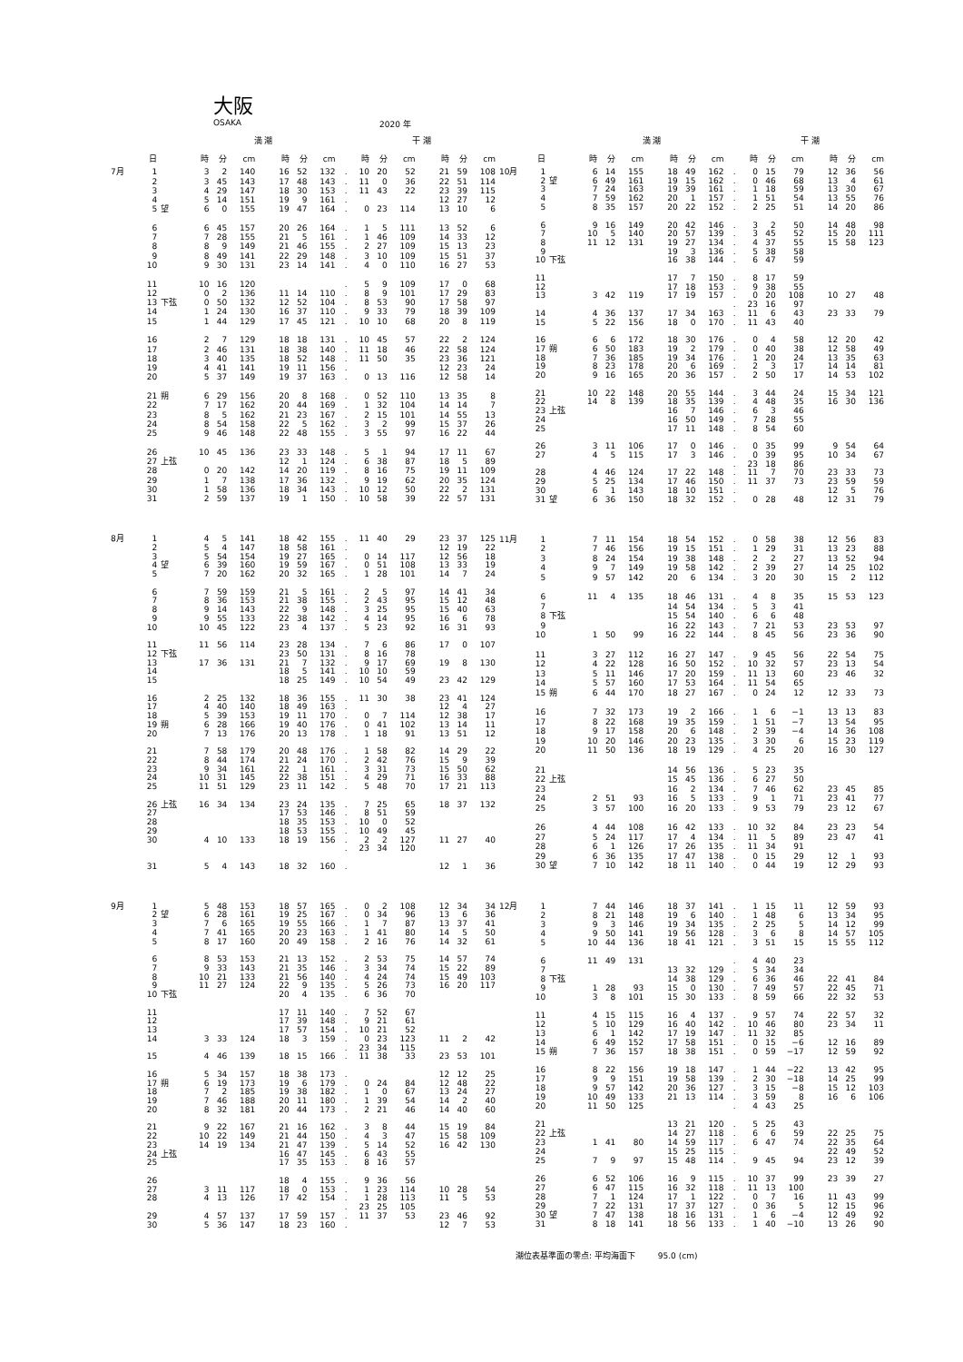大阪
OSAKA 2020 年
| | | | 満 潮 | | | | | | | 干 潮 | | | | | |
| --- | --- | --- | --- | --- | --- | --- | --- | --- | --- | --- | --- | --- | --- | --- | --- |
| | 日 | | 時 | 分 | cm | 時 | 分 | cm | | 時 | 分 | cm | 時 | 分 | cm |
| 7月 | 1 | | 3 | 2 | 140 | 16 | 52 | 132 | . | 10 | 20 | 52 | 21 | 59 | 108 |
| | 2 | | 3 | 45 | 143 | 17 | 48 | 143 | . | 11 | 0 | 36 | 22 | 51 | 114 |
| | 3 | | 4 | 29 | 147 | 18 | 30 | 153 | . | 11 | 43 | 22 | 23 | 39 | 115 |
| | 4 | | 5 | 14 | 151 | 19 | 9 | 161 | . | | | | 12 | 27 | 12 |
| | 5 | 望 | 6 | 0 | 155 | 19 | 47 | 164 | . | 0 | 23 | 114 | 13 | 10 | 6 |
| | 6 | | 6 | 45 | 157 | 20 | 26 | 164 | . | 1 | 5 | 111 | 13 | 52 | 6 |
| | 7 | | 7 | 28 | 155 | 21 | 5 | 161 | . | 1 | 46 | 109 | 14 | 33 | 12 |
| | 8 | | 8 | 9 | 149 | 21 | 46 | 155 | . | 2 | 27 | 109 | 15 | 13 | 23 |
| | 9 | | 8 | 49 | 141 | 22 | 29 | 148 | . | 3 | 10 | 109 | 15 | 51 | 37 |
| | 10 | | 9 | 30 | 131 | 23 | 14 | 141 | . | 4 | 0 | 110 | 16 | 27 | 53 |
| | 11 | | 10 | 16 | 120 | | | | . | 5 | 9 | 109 | 17 | 0 | 68 |
| | 12 | | 0 | 2 | 136 | 11 | 14 | 110 | . | 8 | 9 | 101 | 17 | 29 | 83 |
| | 13 | 下弦 | 0 | 50 | 132 | 12 | 52 | 104 | . | 8 | 53 | 90 | 17 | 58 | 97 |
| | 14 | | 1 | 24 | 130 | 16 | 37 | 110 | . | 9 | 33 | 79 | 18 | 39 | 109 |
| | 15 | | 1 | 44 | 129 | 17 | 45 | 121 | . | 10 | 10 | 68 | 20 | 8 | 119 |
| | 16 | | 2 | 7 | 129 | 18 | 18 | 131 | . | 10 | 45 | 57 | 22 | 2 | 124 |
| | 17 | | 2 | 46 | 131 | 18 | 38 | 140 | . | 11 | 18 | 46 | 22 | 58 | 124 |
| | 18 | | 3 | 40 | 135 | 18 | 52 | 148 | . | 11 | 50 | 35 | 23 | 36 | 121 |
| | 19 | | 4 | 41 | 141 | 19 | 11 | 156 | . | | | | 12 | 23 | 24 |
| | 20 | | 5 | 37 | 149 | 19 | 37 | 163 | . | 0 | 13 | 116 | 12 | 58 | 14 |
| | 21 | 朔 | 6 | 29 | 156 | 20 | 8 | 168 | . | 0 | 52 | 110 | 13 | 35 | 8 |
| | 22 | | 7 | 17 | 162 | 20 | 44 | 169 | . | 1 | 32 | 104 | 14 | 14 | 7 |
| | 23 | | 8 | 5 | 162 | 21 | 23 | 167 | . | 2 | 15 | 101 | 14 | 55 | 13 |
| | 24 | | 8 | 54 | 158 | 22 | 5 | 162 | . | 3 | 2 | 99 | 15 | 37 | 26 |
| | 25 | | 9 | 46 | 148 | 22 | 48 | 155 | . | 3 | 55 | 97 | 16 | 22 | 44 |
| | 26 | | 10 | 45 | 136 | 23 | 33 | 148 | . | 5 | 1 | 94 | 17 | 11 | 67 |
| | 27 | 上弦 | | | | 12 | 1 | 124 | . | 6 | 38 | 87 | 18 | 5 | 89 |
| | 28 | | 0 | 20 | 142 | 14 | 20 | 119 | . | 8 | 16 | 75 | 19 | 11 | 109 |
| | 29 | | 1 | 7 | 138 | 17 | 36 | 132 | . | 9 | 19 | 62 | 20 | 35 | 124 |
| | 30 | | 1 | 58 | 136 | 18 | 34 | 143 | . | 10 | 12 | 50 | 22 | 2 | 131 |
| | 31 | | 2 | 59 | 137 | 19 | 1 | 150 | . | 10 | 58 | 39 | 22 | 57 | 131 |
| | | | 満 潮 | | | | | | | 干 潮 | | | | | |
| --- | --- | --- | --- | --- | --- | --- | --- | --- | --- | --- | --- | --- | --- | --- | --- |
| | 日 | | 時 | 分 | cm | 時 | 分 | cm | | 時 | 分 | cm | 時 | 分 | cm |
| 10月 | 1 | | 6 | 14 | 155 | 18 | 49 | 162 | . | 0 | 15 | 79 | 12 | 36 | 56 |
| | 2 | 望 | 6 | 49 | 161 | 19 | 15 | 162 | . | 0 | 46 | 68 | 13 | 4 | 61 |
| | 3 | | 7 | 24 | 163 | 19 | 39 | 161 | . | 1 | 18 | 59 | 13 | 30 | 67 |
| | 4 | | 7 | 59 | 162 | 20 | 1 | 157 | . | 1 | 51 | 54 | 13 | 55 | 76 |
| | 5 | | 8 | 35 | 157 | 20 | 22 | 152 | . | 2 | 25 | 51 | 14 | 20 | 86 |
| | 6 | | 9 | 16 | 149 | 20 | 42 | 146 | . | 3 | 2 | 50 | 14 | 48 | 98 |
| | 7 | | 10 | 5 | 140 | 20 | 57 | 139 | . | 3 | 45 | 52 | 15 | 20 | 111 |
| | 8 | | 11 | 12 | 131 | 19 | 27 | 134 | . | 4 | 37 | 55 | 15 | 58 | 123 |
| | 9 | | | | | 19 | 3 | 136 | . | 5 | 38 | 58 | | | |
| | 10 | 下弦 | | | | 16 | 38 | 144 | . | 6 | 47 | 59 | | | |
| | 11 | | | | | 17 | 7 | 150 | . | 8 | 17 | 59 | | | |
| | 12 | | | | | 17 | 18 | 153 | . | 9 | 38 | 55 | | | |
| | 13 | | 3 | 42 | 119 | 17 | 19 | 157 | . | 0 | 20 | 108 | 10 | 27 | 48 |
| | | | | | | | | | . | 23 | 16 | 97 | | | |
| | 14 | | 4 | 36 | 137 | 17 | 34 | 163 | . | 11 | 6 | 43 | 23 | 33 | 79 |
| | 15 | | 5 | 22 | 156 | 18 | 0 | 170 | . | 11 | 43 | 40 | | | |
| | 16 | | 6 | 6 | 172 | 18 | 30 | 176 | . | 0 | 4 | 58 | 12 | 20 | 42 |
| | 17 | 朔 | 6 | 50 | 183 | 19 | 2 | 179 | . | 0 | 40 | 38 | 12 | 58 | 49 |
| | 18 | | 7 | 36 | 185 | 19 | 34 | 176 | . | 1 | 20 | 24 | 13 | 35 | 63 |
| | 19 | | 8 | 23 | 178 | 20 | 6 | 169 | . | 2 | 3 | 17 | 14 | 14 | 81 |
| | 20 | | 9 | 16 | 165 | 20 | 36 | 157 | . | 2 | 50 | 17 | 14 | 53 | 102 |
| | 21 | | 10 | 22 | 148 | 20 | 55 | 144 | . | 3 | 44 | 24 | 15 | 34 | 121 |
| | 22 | | 14 | 8 | 139 | 18 | 35 | 139 | . | 4 | 48 | 35 | 16 | 30 | 136 |
| | 23 | 上弦 | | | | 16 | 7 | 146 | . | 6 | 3 | 46 | | | |
| | 24 | | | | | 16 | 50 | 149 | . | 7 | 28 | 55 | | | |
| | 25 | | | | | 17 | 11 | 148 | . | 8 | 54 | 60 | | | |
| | 26 | | 3 | 11 | 106 | 17 | 0 | 146 | . | 0 | 35 | 99 | 9 | 54 | 64 |
| | 27 | | 4 | 5 | 115 | 17 | 3 | 146 | . | 0 | 39 | 95 | 10 | 34 | 67 |
| | | | | | | | | | . | 23 | 18 | 86 | | | |
| | 28 | | 4 | 46 | 124 | 17 | 22 | 148 | . | 11 | 7 | 70 | 23 | 33 | 73 |
| | 29 | | 5 | 25 | 134 | 17 | 46 | 150 | . | 11 | 37 | 73 | 23 | 59 | 59 |
| | 30 | | 6 | 1 | 143 | 18 | 10 | 151 | . | | | | 12 | 5 | 76 |
| | 31 | 望 | 6 | 36 | 150 | 18 | 32 | 152 | . | 0 | 28 | 48 | 12 | 31 | 79 |
| 8月 | 1 | | 4 | 5 | 141 | 18 | 42 | 155 | . | 11 | 40 | 29 | 23 | 37 | 125 |
| | 2 | | 5 | 4 | 147 | 18 | 58 | 161 | . | | | | 12 | 19 | 22 |
| | 3 | | 5 | 54 | 154 | 19 | 27 | 165 | . | 0 | 14 | 117 | 12 | 56 | 18 |
| | 4 | 望 | 6 | 39 | 160 | 19 | 59 | 167 | . | 0 | 51 | 108 | 13 | 33 | 19 |
| | 5 | | 7 | 20 | 162 | 20 | 32 | 165 | . | 1 | 28 | 101 | 14 | 7 | 24 |
| | 6 | | 7 | 59 | 159 | 21 | 5 | 161 | . | 2 | 5 | 97 | 14 | 41 | 34 |
| | 7 | | 8 | 36 | 153 | 21 | 38 | 155 | . | 2 | 43 | 95 | 15 | 12 | 48 |
| | 8 | | 9 | 14 | 143 | 22 | 9 | 148 | . | 3 | 25 | 95 | 15 | 40 | 63 |
| | 9 | | 9 | 55 | 133 | 22 | 38 | 142 | . | 4 | 14 | 95 | 16 | 6 | 78 |
| | 10 | | 10 | 45 | 122 | 23 | 4 | 137 | . | 5 | 23 | 92 | 16 | 31 | 93 |
| | 11 | | 11 | 56 | 114 | 23 | 28 | 134 | . | 7 | 6 | 86 | 17 | 0 | 107 |
| | 12 | 下弦 | | | | 23 | 50 | 131 | . | 8 | 16 | 78 | | | |
| | 13 | | 17 | 36 | 131 | 21 | 7 | 132 | . | 9 | 17 | 69 | 19 | 8 | 130 |
| | 14 | | | | | 18 | 5 | 141 | . | 10 | 10 | 59 | | | |
| | 15 | | | | | 18 | 25 | 149 | . | 10 | 54 | 49 | 23 | 42 | 129 |
| | 16 | | 2 | 25 | 132 | 18 | 36 | 155 | . | 11 | 30 | 38 | 23 | 41 | 124 |
| | 17 | | 4 | 40 | 140 | 18 | 49 | 163 | . | | | | 12 | 4 | 27 |
| | 18 | | 5 | 39 | 153 | 19 | 11 | 170 | . | 0 | 7 | 114 | 12 | 38 | 17 |
| | 19 | 朔 | 6 | 28 | 166 | 19 | 40 | 176 | . | 0 | 41 | 102 | 13 | 14 | 11 |
| | 20 | | 7 | 13 | 176 | 20 | 13 | 178 | . | 1 | 18 | 91 | 13 | 51 | 12 |
| | 21 | | 7 | 58 | 179 | 20 | 48 | 176 | . | 1 | 58 | 82 | 14 | 29 | 22 |
| | 22 | | 8 | 44 | 174 | 21 | 24 | 170 | . | 2 | 42 | 76 | 15 | 9 | 39 |
| | 23 | | 9 | 34 | 161 | 22 | 1 | 161 | . | 3 | 31 | 73 | 15 | 50 | 62 |
| | 24 | | 10 | 31 | 145 | 22 | 38 | 151 | . | 4 | 29 | 71 | 16 | 33 | 88 |
| | 25 | | 11 | 51 | 129 | 23 | 11 | 142 | . | 5 | 48 | 70 | 17 | 21 | 113 |
| | 26 | 上弦 | 16 | 34 | 134 | 23 | 24 | 135 | . | 7 | 25 | 65 | 18 | 37 | 132 |
| | 27 | | | | | 17 | 53 | 146 | . | 8 | 51 | 59 | | | |
| | 28 | | | | | 18 | 35 | 153 | . | 10 | 0 | 52 | | | |
| | 29 | | | | | 18 | 53 | 155 | . | 10 | 49 | 45 | | | |
| | 30 | | 4 | 10 | 133 | 18 | 19 | 156 | . | 2 | 2 | 127 | 11 | 27 | 40 |
| | | | | | | | | | . | 23 | 34 | 120 | | | |
| | 31 | | 5 | 4 | 143 | 18 | 32 | 160 | . | | | | 12 | 1 | 36 |
| 11月 | 1 | | 7 | 11 | 154 | 18 | 54 | 152 | . | 0 | 58 | 38 | 12 | 56 | 83 |
| | 2 | | 7 | 46 | 156 | 19 | 15 | 151 | . | 1 | 29 | 31 | 13 | 23 | 88 |
| | 3 | | 8 | 24 | 154 | 19 | 38 | 148 | . | 2 | 2 | 27 | 13 | 52 | 94 |
| | 4 | | 9 | 7 | 149 | 19 | 58 | 142 | . | 2 | 39 | 27 | 14 | 25 | 102 |
| | 5 | | 9 | 57 | 142 | 20 | 6 | 134 | . | 3 | 20 | 30 | 15 | 2 | 112 |
| | 6 | | 11 | 4 | 135 | 18 | 46 | 131 | . | 4 | 8 | 35 | 15 | 53 | 123 |
| | 7 | | | | | 14 | 54 | 134 | . | 5 | 3 | 41 | | | |
| | 8 | 下弦 | | | | 15 | 54 | 140 | . | 6 | 6 | 48 | | | |
| | 9 | | | | | 16 | 22 | 143 | . | 7 | 21 | 53 | 23 | 53 | 97 |
| | 10 | | 1 | 50 | 99 | 16 | 22 | 144 | . | 8 | 45 | 56 | 23 | 36 | 90 |
| | 11 | | 3 | 27 | 112 | 16 | 27 | 147 | . | 9 | 45 | 56 | 22 | 54 | 75 |
| | 12 | | 4 | 22 | 128 | 16 | 50 | 152 | . | 10 | 32 | 57 | 23 | 13 | 54 |
| | 13 | | 5 | 11 | 146 | 17 | 20 | 159 | . | 11 | 13 | 60 | 23 | 46 | 32 |
| | 14 | | 5 | 57 | 160 | 17 | 53 | 164 | . | 11 | 54 | 65 | | | |
| | 15 | 朔 | 6 | 44 | 170 | 18 | 27 | 167 | . | 0 | 24 | 12 | 12 | 33 | 73 |
| | 16 | | 7 | 32 | 173 | 19 | 2 | 166 | . | 1 | 6 | −1 | 13 | 13 | 83 |
| | 17 | | 8 | 22 | 168 | 19 | 35 | 159 | . | 1 | 51 | −7 | 13 | 54 | 95 |
| | 18 | | 9 | 17 | 158 | 20 | 6 | 148 | . | 2 | 39 | −4 | 14 | 36 | 108 |
| | 19 | | 10 | 20 | 146 | 20 | 23 | 135 | . | 3 | 30 | 6 | 15 | 23 | 119 |
| | 20 | | 11 | 50 | 136 | 18 | 19 | 129 | . | 4 | 25 | 20 | 16 | 30 | 127 |
| | 21 | | | | | 14 | 56 | 136 | . | 5 | 23 | 35 | | | |
| | 22 | 上弦 | | | | 15 | 45 | 136 | . | 6 | 27 | 50 | | | |
| | 23 | | | | | 16 | 2 | 134 | . | 7 | 46 | 62 | 23 | 45 | 85 |
| | 24 | | 2 | 51 | 93 | 16 | 5 | 133 | . | 9 | 1 | 71 | 23 | 41 | 77 |
| | 25 | | 3 | 57 | 100 | 16 | 20 | 133 | . | 9 | 53 | 79 | 23 | 12 | 67 |
| | 26 | | 4 | 44 | 108 | 16 | 42 | 133 | . | 10 | 32 | 84 | 23 | 23 | 54 |
| | 27 | | 5 | 24 | 117 | 17 | 4 | 134 | . | 11 | 5 | 89 | 23 | 47 | 41 |
| | 28 | | 6 | 1 | 126 | 17 | 26 | 135 | . | 11 | 34 | 91 | | | |
| | 29 | | 6 | 36 | 135 | 17 | 47 | 138 | . | 0 | 15 | 29 | 12 | 1 | 93 |
| | 30 | 望 | 7 | 10 | 142 | 18 | 11 | 140 | . | 0 | 44 | 19 | 12 | 29 | 93 |
| 9月 | 1 | | 5 | 48 | 153 | 18 | 57 | 165 | . | 0 | 2 | 108 | 12 | 34 | 34 |
| | 2 | 望 | 6 | 28 | 161 | 19 | 25 | 167 | . | 0 | 34 | 96 | 13 | 6 | 36 |
| | 3 | | 7 | 6 | 165 | 19 | 55 | 166 | . | 1 | 7 | 87 | 13 | 37 | 41 |
| | 4 | | 7 | 41 | 165 | 20 | 23 | 163 | . | 1 | 41 | 80 | 14 | 5 | 50 |
| | 5 | | 8 | 17 | 160 | 20 | 49 | 158 | . | 2 | 16 | 76 | 14 | 32 | 61 |
| | 6 | | 8 | 53 | 153 | 21 | 13 | 152 | . | 2 | 53 | 75 | 14 | 57 | 74 |
| | 7 | | 9 | 33 | 143 | 21 | 35 | 146 | . | 3 | 34 | 74 | 15 | 22 | 89 |
| | 8 | | 10 | 21 | 133 | 21 | 56 | 140 | . | 4 | 24 | 74 | 15 | 49 | 103 |
| | 9 | | 11 | 27 | 124 | 22 | 9 | 135 | . | 5 | 26 | 73 | 16 | 20 | 117 |
| | 10 | 下弦 | | | | 20 | 4 | 135 | . | 6 | 36 | 70 | | | |
| | 11 | | | | | 17 | 11 | 140 | . | 7 | 52 | 67 | | | |
| | 12 | | | | | 17 | 39 | 148 | . | 9 | 21 | 61 | | | |
| | 13 | | | | | 17 | 57 | 154 | . | 10 | 21 | 52 | | | |
| | 14 | | 3 | 33 | 124 | 18 | 3 | 159 | . | 0 | 23 | 123 | 11 | 2 | 42 |
| | | | | | | | | | . | 23 | 34 | 115 | | | |
| | 15 | | 4 | 46 | 139 | 18 | 15 | 166 | . | 11 | 38 | 33 | 23 | 53 | 101 |
| | 16 | | 5 | 34 | 157 | 18 | 38 | 173 | . | | | | 12 | 12 | 25 |
| | 17 | 朔 | 6 | 19 | 173 | 19 | 6 | 179 | . | 0 | 24 | 84 | 12 | 48 | 22 |
| | 18 | | 7 | 2 | 185 | 19 | 38 | 182 | . | 1 | 0 | 67 | 13 | 24 | 27 |
| | 19 | | 7 | 46 | 188 | 20 | 11 | 180 | . | 1 | 39 | 54 | 14 | 2 | 40 |
| | 20 | | 8 | 32 | 181 | 20 | 44 | 173 | . | 2 | 21 | 46 | 14 | 40 | 60 |
| | 21 | | 9 | 22 | 167 | 21 | 16 | 162 | . | 3 | 8 | 44 | 15 | 19 | 84 |
| | 22 | | 10 | 22 | 149 | 21 | 44 | 150 | . | 4 | 3 | 47 | 15 | 58 | 109 |
| | 23 | | 14 | 19 | 134 | 21 | 47 | 139 | . | 5 | 14 | 52 | 16 | 42 | 130 |
| | 24 | 上弦 | | | | 16 | 47 | 145 | . | 6 | 43 | 55 | | | |
| | 25 | | | | | 17 | 35 | 153 | . | 8 | 16 | 57 | | | |
| | 26 | | | | | 18 | 4 | 155 | . | 9 | 36 | 56 | | | |
| | 27 | | 3 | 11 | 117 | 18 | 0 | 153 | . | 1 | 23 | 114 | 10 | 28 | 54 |
| | 28 | | 4 | 13 | 126 | 17 | 42 | 154 | . | 1 | 28 | 113 | 11 | 5 | 53 |
| | | | | | | | | | . | 23 | 25 | 105 | | | |
| | 29 | | 4 | 57 | 137 | 17 | 59 | 157 | . | 11 | 37 | 53 | 23 | 46 | 92 |
| | 30 | | 5 | 36 | 147 | 18 | 23 | 160 | . | | | | 12 | 7 | 53 |
| 12月 | 1 | | 7 | 44 | 146 | 18 | 37 | 141 | . | 1 | 15 | 11 | 12 | 59 | 93 |
| | 2 | | 8 | 21 | 148 | 19 | 6 | 140 | . | 1 | 48 | 6 | 13 | 34 | 95 |
| | 3 | | 9 | 3 | 146 | 19 | 34 | 135 | . | 2 | 25 | 5 | 14 | 12 | 99 |
| | 4 | | 9 | 50 | 141 | 19 | 56 | 128 | . | 3 | 6 | 8 | 14 | 57 | 105 |
| | 5 | | 10 | 44 | 136 | 18 | 41 | 121 | . | 3 | 51 | 15 | 15 | 55 | 112 |
| | 6 | | 11 | 49 | 131 | | | | . | 4 | 40 | 23 | | | |
| | 7 | | | | | 13 | 32 | 129 | . | 5 | 34 | 34 | | | |
| | 8 | 下弦 | | | | 14 | 38 | 129 | . | 6 | 36 | 46 | 22 | 41 | 84 |
| | 9 | | 1 | 28 | 93 | 15 | 0 | 130 | . | 7 | 49 | 57 | 22 | 45 | 71 |
| | 10 | | 3 | 8 | 101 | 15 | 30 | 133 | . | 8 | 59 | 66 | 22 | 32 | 53 |
| | 11 | | 4 | 15 | 115 | 16 | 4 | 137 | . | 9 | 57 | 74 | 22 | 57 | 32 |
| | 12 | | 5 | 10 | 129 | 16 | 40 | 142 | . | 10 | 46 | 80 | 23 | 34 | 11 |
| | 13 | | 6 | 1 | 142 | 17 | 19 | 147 | . | 11 | 32 | 85 | | | |
| | 14 | | 6 | 49 | 152 | 17 | 58 | 151 | . | 0 | 15 | −6 | 12 | 16 | 89 |
| | 15 | 朔 | 7 | 36 | 157 | 18 | 38 | 151 | . | 0 | 59 | −17 | 12 | 59 | 92 |
| | 16 | | 8 | 22 | 156 | 19 | 18 | 147 | . | 1 | 44 | −22 | 13 | 42 | 95 |
| | 17 | | 9 | 9 | 151 | 19 | 58 | 139 | . | 2 | 30 | −18 | 14 | 25 | 99 |
| | 18 | | 9 | 57 | 142 | 20 | 36 | 127 | . | 3 | 15 | −8 | 15 | 12 | 103 |
| | 19 | | 10 | 49 | 133 | 21 | 13 | 114 | . | 3 | 59 | 8 | 16 | 6 | 106 |
| | 20 | | 11 | 50 | 125 | | | | . | 4 | 43 | 25 | | | |
| | 21 | | | | | 13 | 21 | 120 | . | 5 | 25 | 43 | | | |
| | 22 | 上弦 | | | | 14 | 27 | 118 | . | 6 | 6 | 59 | 22 | 25 | 75 |
| | 23 | | 1 | 41 | 80 | 14 | 59 | 117 | . | 6 | 47 | 74 | 22 | 35 | 64 |
| | 24 | | | | | 15 | 25 | 115 | . | | | | 22 | 49 | 52 |
| | 25 | | 7 | 9 | 97 | 15 | 48 | 114 | . | 9 | 45 | 94 | 23 | 12 | 39 |
| | 26 | | 6 | 52 | 106 | 16 | 9 | 115 | . | 10 | 37 | 99 | 23 | 39 | 27 |
| | 27 | | 6 | 47 | 115 | 16 | 32 | 118 | . | 11 | 13 | 100 | | | |
| | 28 | | 7 | 1 | 124 | 17 | 1 | 122 | . | 0 | 7 | 16 | 11 | 43 | 99 |
| | 29 | | 7 | 22 | 131 | 17 | 37 | 127 | . | 0 | 36 | 5 | 12 | 15 | 96 |
| | 30 | 望 | 7 | 47 | 138 | 18 | 16 | 131 | . | 1 | 6 | −4 | 12 | 49 | 92 |
| | 31 | | 8 | 18 | 141 | 18 | 56 | 133 | . | 1 | 40 | −10 | 13 | 26 | 90 |
潮位表基準面の零点: 平均海面下 95.0 (cm)